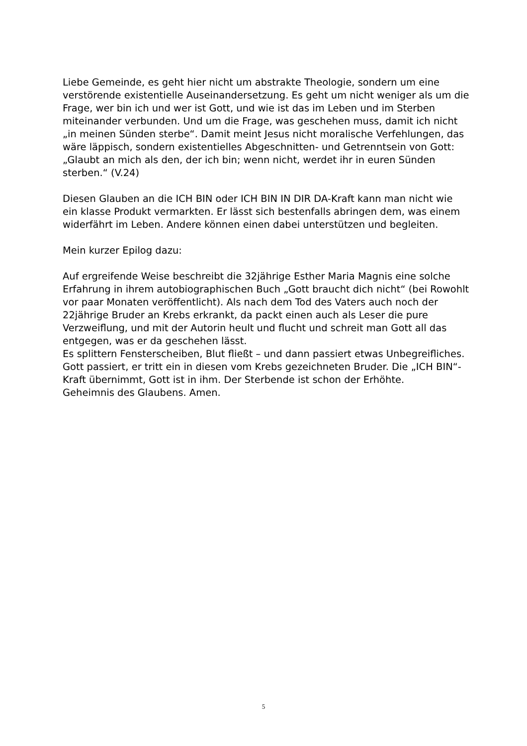Liebe Gemeinde, es geht hier nicht um abstrakte Theologie, sondern um eine verstörende existentielle Auseinandersetzung. Es geht um nicht weniger als um die Frage, wer bin ich und wer ist Gott, und wie ist das im Leben und im Sterben miteinander verbunden. Und um die Frage, was geschehen muss, damit ich nicht „in meinen Sünden sterbe“. Damit meint Jesus nicht moralische Verfehlungen, das wäre läppisch, sondern existentielles Abgeschnitten- und Getrenntsein von Gott:
„Glaubt an mich als den, der ich bin; wenn nicht, werdet ihr in euren Sünden sterben.“ (V.24)
Diesen Glauben an die ICH BIN oder ICH BIN IN DIR DA-Kraft kann man nicht wie ein klasse Produkt vermarkten. Er lässt sich bestenfalls abringen dem, was einem widerfährt im Leben. Andere können einen dabei unterstützen und begleiten.
Mein kurzer Epilog dazu:
Auf ergreifende Weise beschreibt die 32jährige Esther Maria Magnis eine solche Erfahrung in ihrem autobiographischen Buch „Gott braucht dich nicht“ (bei Rowohlt vor paar Monaten veröffentlicht). Als nach dem Tod des Vaters auch noch der 22jährige Bruder an Krebs erkrankt, da packt einen auch als Leser die pure Verzweiflung, und mit der Autorin heult und flucht und schreit man Gott all das entgegen, was er da geschehen lässt.
Es splittern Fensterscheiben, Blut fließt – und dann passiert etwas Unbegreifliches. Gott passiert, er tritt ein in diesen vom Krebs gezeichneten Bruder. Die „ICH BIN“-Kraft übernimmt, Gott ist in ihm. Der Sterbende ist schon der Erhöhte.
Geheimnis des Glaubens. Amen.
5